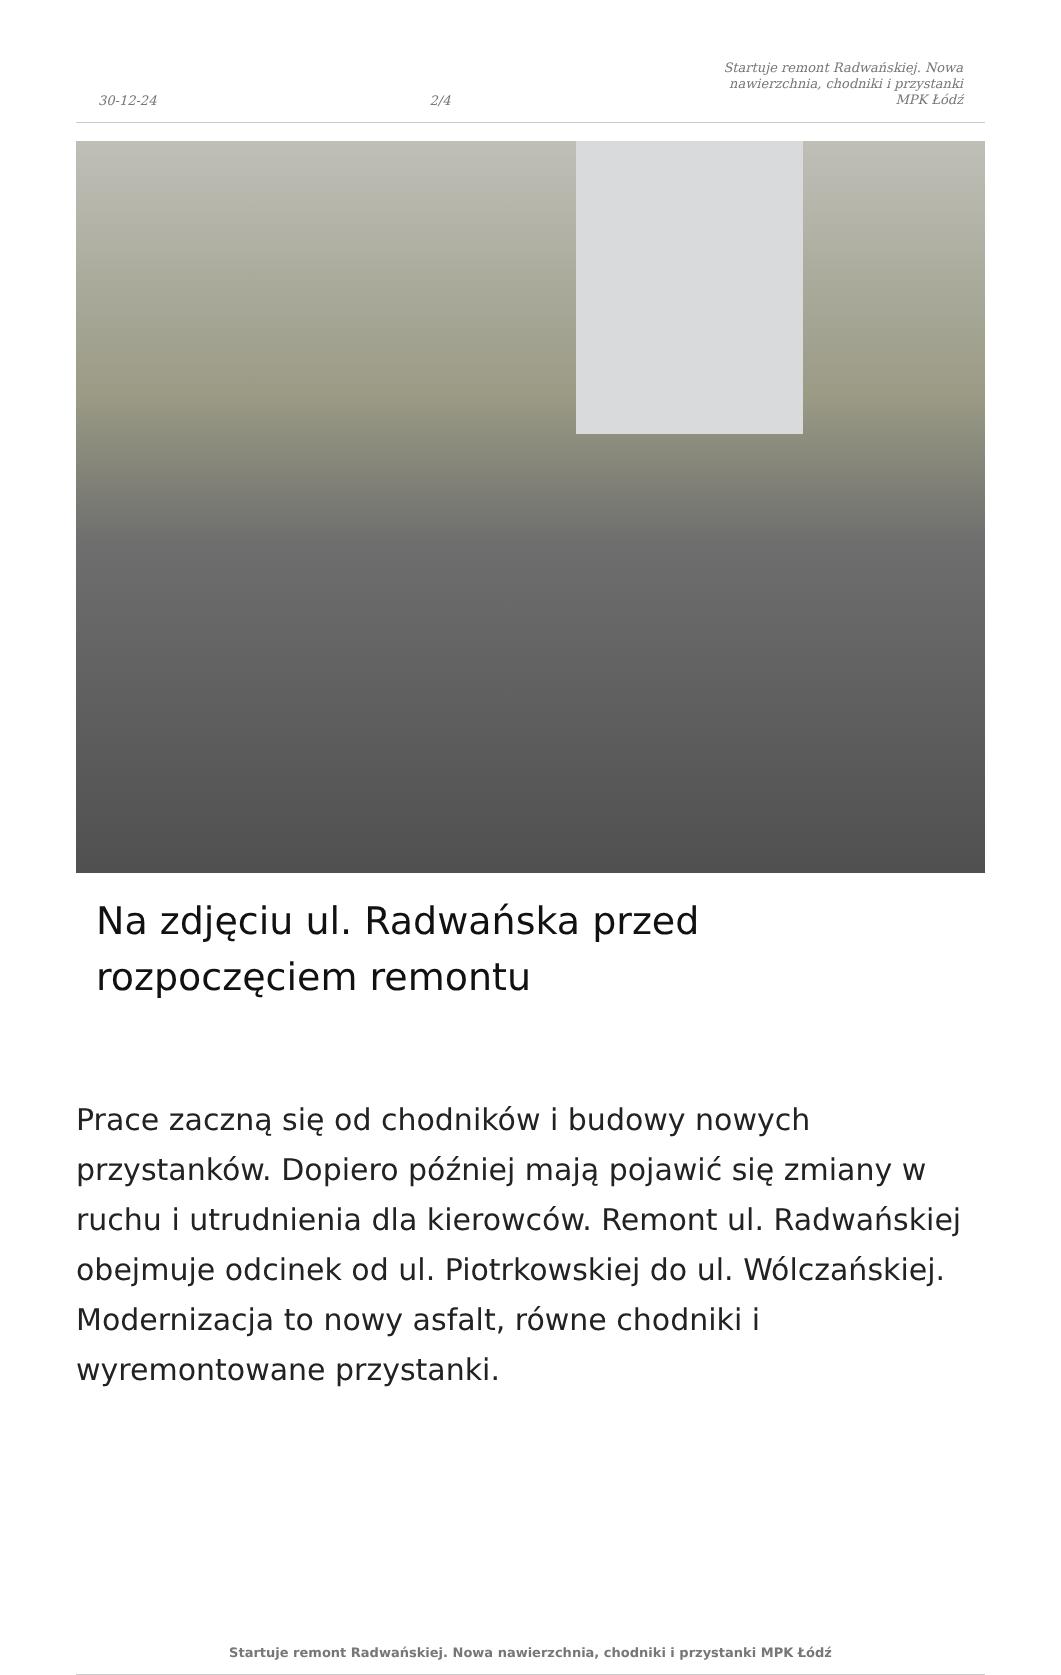30-12-24 2/4 Startuje remont Radwańskiej. Nowa
nawierzchnia, chodniki i przystanki
MPK Łódź
Na zdjęciu ul. Radwańska przed rozpoczęciem remontu
Prace zaczną się od chodników i budowy nowych przystanków. Dopiero później mają pojawić się zmiany w ruchu i utrudnienia dla kierowców. Remont ul. Radwańskiej obejmuje odcinek od ul. Piotrkowskiej do ul. Wólczańskiej. Modernizacja to nowy asfalt, równe chodniki i wyremontowane przystanki.
Startuje remont Radwańskiej. Nowa nawierzchnia, chodniki i przystanki MPK Łódź